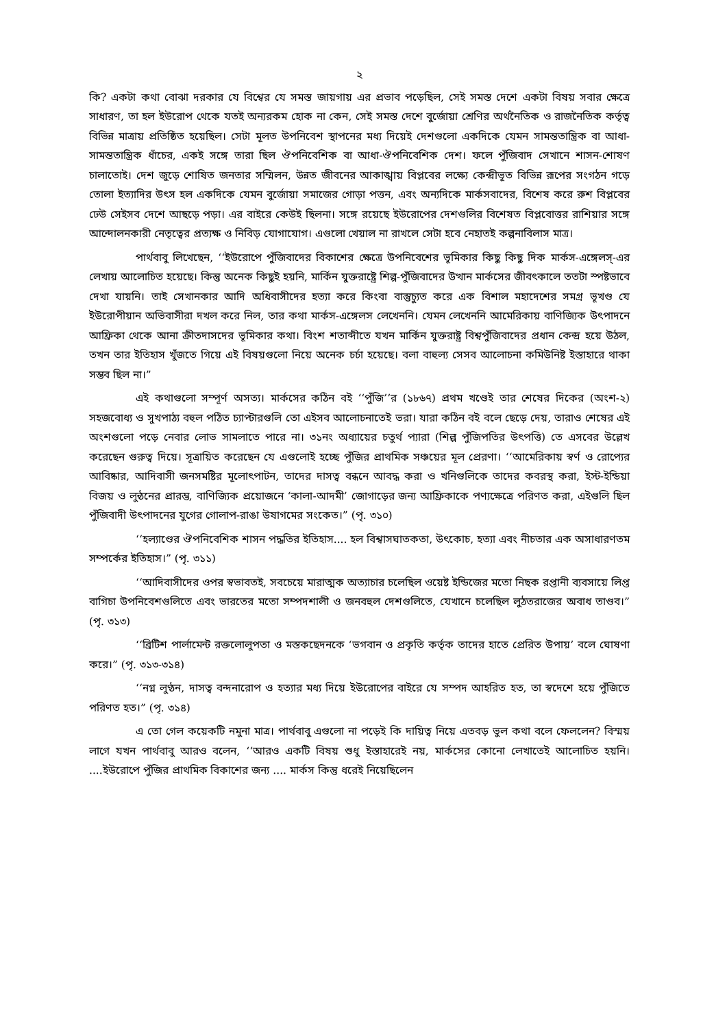২
কি? একটা কথা বোঝা দরকার যে বিশ্বের যে সমস্ত জায়গায় এর প্রভাব পড়েছিল, সেই সমস্ত দেশে একটা বিষয় সবার ক্ষেত্রে সাধারণ, তা হল ইউরোপ থেকে যতই অন্যরকম হোক না কেন, সেই সমস্ত দেশে বুর্জোয়া শ্রেণির অর্থনৈতিক ও রাজনৈতিক কর্তৃত্ব বিভিন্ন মাত্রায় প্রতিষ্ঠিত হয়েছিল। সেটা মূলত উপনিবেশ স্থাপনের মধ্য দিয়েই দেশগুলো একদিকে যেমন সামন্ততান্ত্রিক বা আধা-সামন্ততান্ত্রিক ধাঁচের, একই সঙ্গে তারা ছিল ঔপনিবেশিক বা আধা-ঔপনিবেশিক দেশ। ফলে পুঁজিবাদ সেখানে শাসন-শোষণ চালাতোই। দেশ জুড়ে শোষিত জনতার সম্মিলন, উন্নত জীবনের আকাঙ্খায় বিপ্লবের লক্ষ্যে কেন্দ্রীভূত বিভিন্ন রূপের সংগঠন গড়ে তোলা ইত্যাদির উৎস হল একদিকে যেমন বুর্জোয়া সমাজের গোড়া পত্তন, এবং অন্যদিকে মার্কসবাদের, বিশেষ করে রুশ বিপ্লবের ঢেউ সেইসব দেশে আছড়ে পড়া। এর বাইরে কেউই ছিলনা। সঙ্গে রয়েছে ইউরোপের দেশগুলির বিশেষত বিপ্লবোত্তর রাশিয়ার সঙ্গে আন্দোলনকারী নেতৃত্বের প্রত্যক্ষ ও নিবিড় যোগাযোগ। এগুলো খেয়াল না রাখলে সেটা হবে নেহাতই কল্পনাবিলাস মাত্র।
পার্থবাবু লিখেছেন, ‘‘ইউরোপে পুঁজিবাদের বিকাশের ক্ষেত্রে উপনিবেশের ভূমিকার কিছু কিছু দিক মার্কস-এঙ্গেলস্-এর লেখায় আলোচিত হয়েছে। কিন্তু অনেক কিছুই হয়নি, মার্কিন যুক্তরাষ্ট্রে শিল্প-পুঁজিবাদের উত্থান মার্কসের জীবৎকালে ততটা স্পষ্টভাবে দেখা যায়নি। তাই সেখানকার আদি অধিবাসীদের হত্যা করে কিংবা বাস্তুচ্যুত করে এক বিশাল মহাদেশের সমগ্র ভূখণ্ড যে ইউরোপীয়ান অভিবাসীরা দখল করে নিল, তার কথা মার্কস-এঙ্গেলস লেখেননি। যেমন লেখেননি আমেরিকায় বাণিজ্যিক উৎপাদনে আফ্রিকা থেকে আনা ক্রীতদাসদের ভূমিকার কথা। বিংশ শতাব্দীতে যখন মার্কিন যুক্তরাষ্ট্র বিশ্বপুঁজিবাদের প্রধান কেন্দ্র হয়ে উঠল, তখন তার ইতিহাস খুঁজতে গিয়ে এই বিষয়গুলো নিয়ে অনেক চর্চা হয়েছে। বলা বাহুল্য সেসব আলোচনা কমিউনিষ্ট ইস্তাহারে থাকা সম্ভব ছিল না।”
এই কথাগুলো সম্পূর্ণ অসত্য। মার্কসের কঠিন বই ‘‘পুঁজি’’র (১৮৬৭) প্রথম খণ্ডেই তার শেষের দিকের (অংশ-২) সহজবোধ্য ও সুখপাঠ্য বহুল পঠিত চ্যাপ্টারগুলি তো এইসব আলোচনাতেই ভরা। যারা কঠিন বই বলে ছেড়ে দেয়, তারাও শেষের এই অংশগুলো পড়ে নেবার লোভ সামলাতে পারে না। ৩১নং অধ্যায়ের চতুর্থ প্যারা (শিল্প পুঁজিপতির উৎপত্তি) তে এসবের উল্লেখ করেছেন গুরুত্ব দিয়ে। সূত্রায়িত করেছেন যে এগুলোই হচ্ছে পুঁজির প্রাথমিক সঞ্চয়ের মূল প্রেরণা। ‘‘আমেরিকায় স্বর্ণ ও রোপ্যের আবিষ্কার, আদিবাসী জনসমষ্টির মূলোৎপাটন, তাদের দাসত্ব বন্ধনে আবদ্ধ করা ও খনিগুলিকে তাদের কবরস্থ করা, ইস্ট-ইন্ডিয়া বিজয় ও লুন্ঠনের প্রারম্ভ, বাণিজ্যিক প্রয়োজনে ‘কালা-আদমী’ জোগাড়ের জন্য আফ্রিকাকে পণ্যক্ষেত্রে পরিণত করা, এইগুলি ছিল পুঁজিবাদী উৎপাদনের যুগের গোলাপ-রাঙা উষাগমের সংকেত।” (পৃ. ৩১০)
‘‘হল্যাণ্ডের ঔপনিবেশিক শাসন পদ্ধতির ইতিহাস.... হল বিশ্বাসঘাতকতা, উৎকোচ, হত্যা এবং নীচতার এক অসাধারণতম সম্পর্কের ইতিহাস।” (পৃ. ৩১১)
‘‘আদিবাসীদের ওপর স্বভাবতই, সবচেয়ে মারাত্মক অত্যাচার চলেছিল ওয়েষ্ট ইন্ডিজের মতো নিছক রপ্তানী ব্যবসায়ে লিপ্ত বাগিচা উপনিবেশগুলিতে এবং ভারতের মতো সম্পদশালী ও জনবহুল দেশগুলিতে, যেখানে চলেছিল লুঠতরাজের অবাধ তাণ্ডব।” (পৃ. ৩১৩)
‘‘ব্রিটিশ পার্লামেন্ট রক্তলোলুপতা ও মস্তকছেদনকে ‘ভগবান ও প্রকৃতি কর্তৃক তাদের হাতে প্রেরিত উপায়’ বলে ঘোষণা করে।” (পৃ. ৩১৩-৩১৪)
‘‘নগ্ন লুণ্ঠন, দাসত্ব বন্দনারোপ ও হত্যার মধ্য দিয়ে ইউরোপের বাইরে যে সম্পদ আহরিত হত, তা স্বদেশে হয়ে পুঁজিতে পরিণত হত।” (পৃ. ৩১৪)
এ তো গেল কয়েকটি নমুনা মাত্র। পার্থবাবু এগুলো না পড়েই কি দায়িত্ব নিয়ে এতবড় ভুল কথা বলে ফেললেন? বিস্ময় লাগে যখন পার্থবাবু আরও বলেন, ‘‘আরও একটি বিষয় শুধু ইস্তাহারেই নয়, মার্কসের কোনো লেখাতেই আলোচিত হয়নি। ....ইউরোপে পুঁজির প্রাথমিক বিকাশের জন্য .... মার্কস কিন্তু ধরেই নিয়েছিলেন